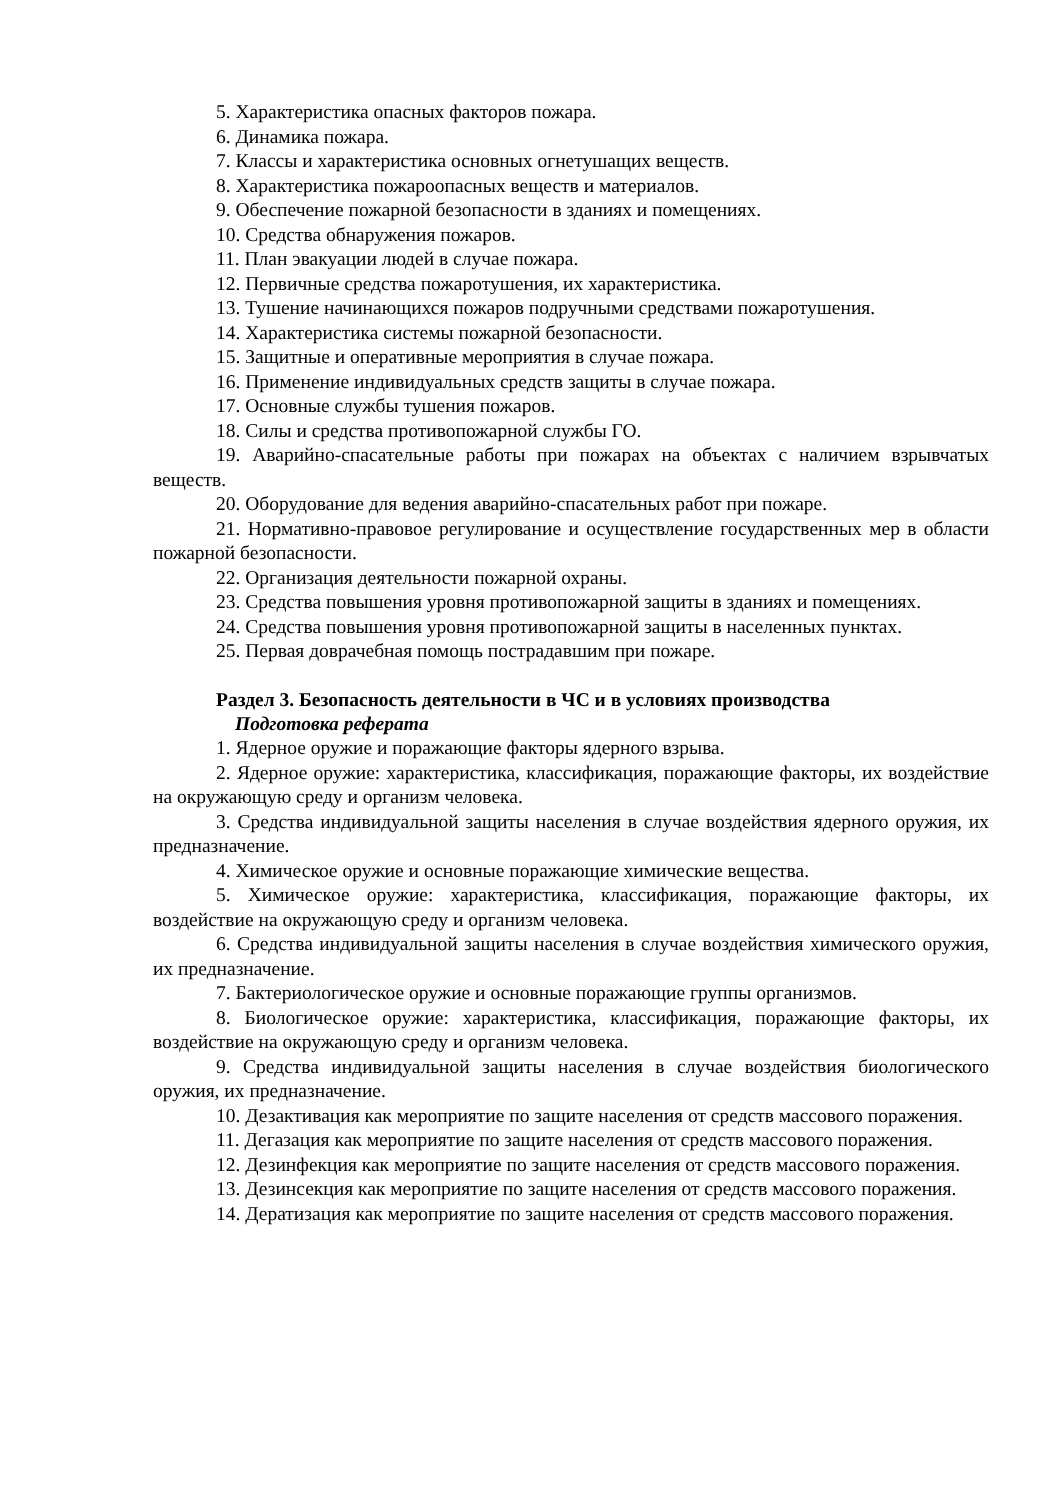5. Характеристика опасных факторов пожара.
6. Динамика пожара.
7. Классы и характеристика основных огнетушащих веществ.
8. Характеристика пожароопасных веществ и материалов.
9. Обеспечение пожарной безопасности в зданиях и помещениях.
10. Средства обнаружения пожаров.
11. План эвакуации людей в случае пожара.
12. Первичные средства пожаротушения, их характеристика.
13. Тушение начинающихся пожаров подручными средствами пожаротушения.
14. Характеристика системы пожарной безопасности.
15. Защитные и оперативные мероприятия в случае пожара.
16. Применение индивидуальных средств защиты в случае пожара.
17. Основные службы тушения пожаров.
18. Силы и средства противопожарной службы ГО.
19. Аварийно-спасательные работы при пожарах на объектах с наличием взрывчатых веществ.
20. Оборудование для ведения аварийно-спасательных работ при пожаре.
21. Нормативно-правовое регулирование и осуществление государственных мер в области пожарной безопасности.
22. Организация деятельности пожарной охраны.
23. Средства повышения уровня противопожарной защиты в зданиях и помещениях.
24. Средства повышения уровня противопожарной защиты в населенных пунктах.
25. Первая доврачебная помощь пострадавшим при пожаре.
Раздел 3. Безопасность деятельности в ЧС и в условиях производства
Подготовка реферата
1. Ядерное оружие и поражающие факторы ядерного взрыва.
2. Ядерное оружие: характеристика, классификация, поражающие факторы, их воздействие на окружающую среду и организм человека.
3. Средства индивидуальной защиты населения в случае воздействия ядерного оружия, их предназначение.
4. Химическое оружие и основные поражающие химические вещества.
5. Химическое оружие: характеристика, классификация, поражающие факторы, их воздействие на окружающую среду и организм человека.
6. Средства индивидуальной защиты населения в случае воздействия химического оружия, их предназначение.
7. Бактериологическое оружие и основные поражающие группы организмов.
8. Биологическое оружие: характеристика, классификация, поражающие факторы, их воздействие на окружающую среду и организм человека.
9. Средства индивидуальной защиты населения в случае воздействия биологического оружия, их предназначение.
10. Дезактивация как мероприятие по защите населения от средств массового поражения.
11. Дегазация как мероприятие по защите населения от средств массового поражения.
12. Дезинфекция как мероприятие по защите населения от средств массового поражения.
13. Дезинсекция как мероприятие по защите населения от средств массового поражения.
14. Дератизация как мероприятие по защите населения от средств массового поражения.